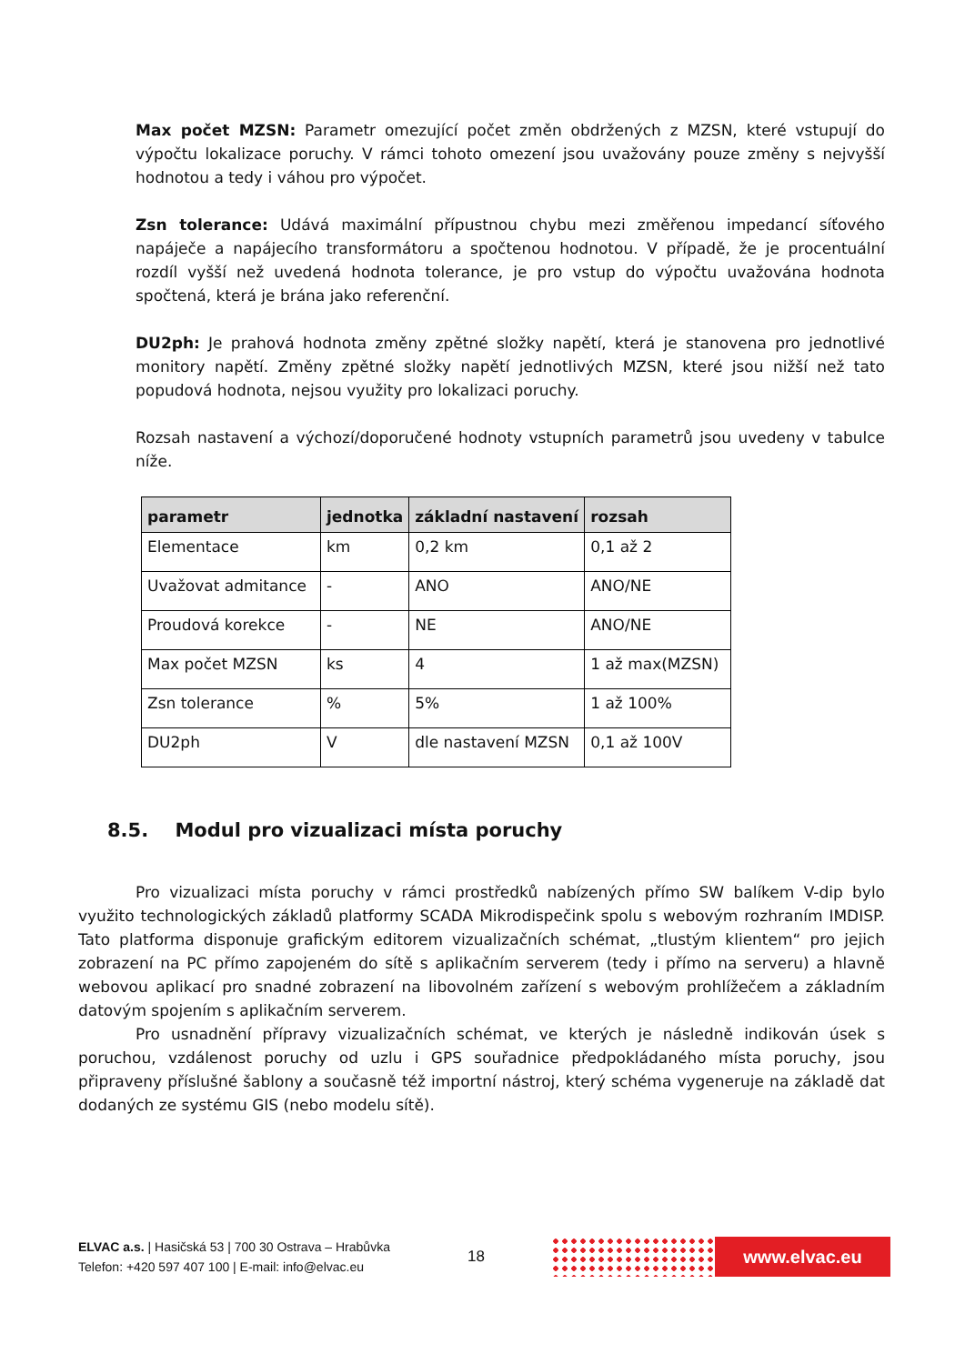Max počet MZSN: Parametr omezující počet změn obdržených z MZSN, které vstupují do výpočtu lokalizace poruchy. V rámci tohoto omezení jsou uvažovány pouze změny s nejvyšší hodnotou a tedy i váhou pro výpočet.
Zsn tolerance: Udává maximální přípustnou chybu mezi změřenou impedancí síťového napáječe a napájecího transformátoru a spočtenou hodnotou. V případě, že je procentuální rozdíl vyšší než uvedená hodnota tolerance, je pro vstup do výpočtu uvažována hodnota spočtená, která je brána jako referenční.
DU2ph: Je prahová hodnota změny zpětné složky napětí, která je stanovena pro jednotlivé monitory napětí. Změny zpětné složky napětí jednotlivých MZSN, které jsou nižší než tato popudová hodnota, nejsou využity pro lokalizaci poruchy.
Rozsah nastavení a výchozí/doporučené hodnoty vstupních parametrů jsou uvedeny v tabulce níže.
| parametr | jednotka | základní nastavení | rozsah |
| --- | --- | --- | --- |
| Elementace | km | 0,2 km | 0,1 až 2 |
| Uvažovat admitance | - | ANO | ANO/NE |
| Proudová korekce | - | NE | ANO/NE |
| Max počet MZSN | ks | 4 | 1 až max(MZSN) |
| Zsn tolerance | % | 5% | 1 až 100% |
| DU2ph | V | dle nastavení MZSN | 0,1 až 100V |
8.5. Modul pro vizualizaci místa poruchy
Pro vizualizaci místa poruchy v rámci prostředků nabízených přímo SW balíkem V-dip bylo využito technologických základů platformy SCADA Mikrodispečink spolu s webovým rozhraním IMDISP. Tato platforma disponuje grafickým editorem vizualizačních schémat, „tlustým klientem“ pro jejich zobrazení na PC přímo zapojeném do sítě s aplikačním serverem (tedy i přímo na serveru) a hlavně webovou aplikací pro snadné zobrazení na libovolném zařízení s webovým prohlížečem a základním datovým spojením s aplikačním serverem.
Pro usnadnění přípravy vizualizačních schémat, ve kterých je následně indikován úsek s poruchou, vzdálenost poruchy od uzlu i GPS souřadnice předpokládaného místa poruchy, jsou připraveny příslušné šablony a současně též importní nástroj, který schéma vygeneruje na základě dat dodaných ze systému GIS (nebo modelu sítě).
ELVAC a.s. | Hasičská 53 | 700 30 Ostrava – Hrabůvka
Telefon: +420 597 407 100 | E-mail: info@elvac.eu
18
www.elvac.eu